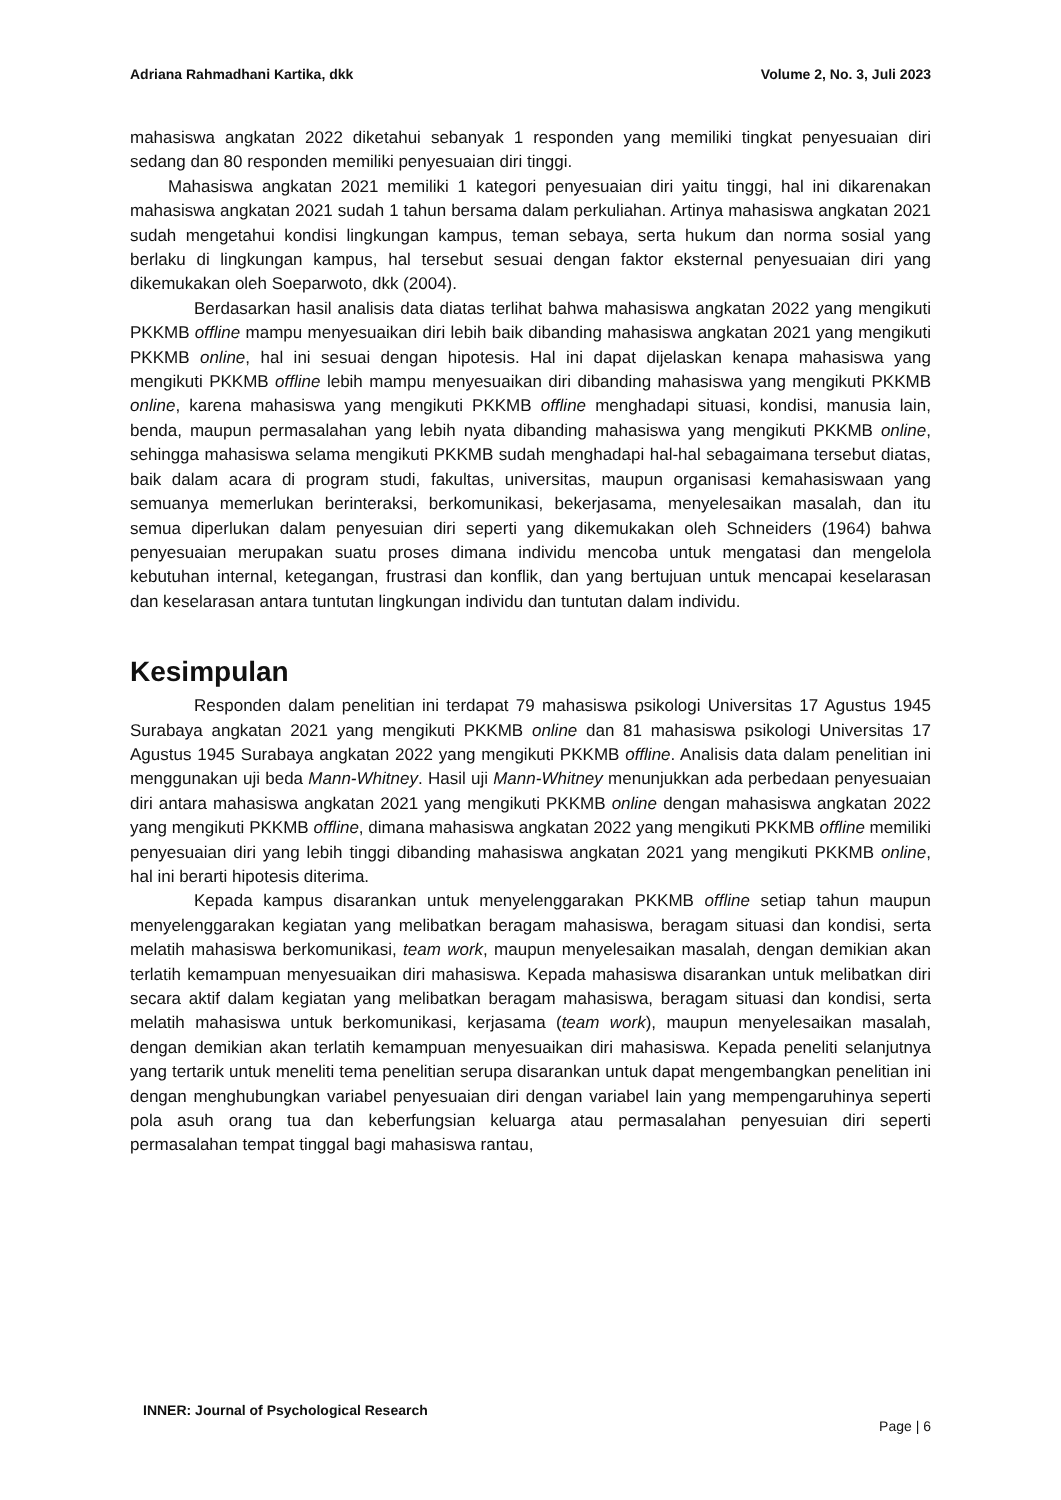Adriana Rahmadhani Kartika, dkk Volume 2, No. 3, Juli 2023
mahasiswa angkatan 2022 diketahui sebanyak 1 responden yang memiliki tingkat penyesuaian diri sedang dan 80 responden memiliki penyesuaian diri tinggi.
Mahasiswa angkatan 2021 memiliki 1 kategori penyesuaian diri yaitu tinggi, hal ini dikarenakan mahasiswa angkatan 2021 sudah 1 tahun bersama dalam perkuliahan. Artinya mahasiswa angkatan 2021 sudah mengetahui kondisi lingkungan kampus, teman sebaya, serta hukum dan norma sosial yang berlaku di lingkungan kampus, hal tersebut sesuai dengan faktor eksternal penyesuaian diri yang dikemukakan oleh Soeparwoto, dkk (2004).
Berdasarkan hasil analisis data diatas terlihat bahwa mahasiswa angkatan 2022 yang mengikuti PKKMB offline mampu menyesuaikan diri lebih baik dibanding mahasiswa angkatan 2021 yang mengikuti PKKMB online, hal ini sesuai dengan hipotesis. Hal ini dapat dijelaskan kenapa mahasiswa yang mengikuti PKKMB offline lebih mampu menyesuaikan diri dibanding mahasiswa yang mengikuti PKKMB online, karena mahasiswa yang mengikuti PKKMB offline menghadapi situasi, kondisi, manusia lain, benda, maupun permasalahan yang lebih nyata dibanding mahasiswa yang mengikuti PKKMB online, sehingga mahasiswa selama mengikuti PKKMB sudah menghadapi hal-hal sebagaimana tersebut diatas, baik dalam acara di program studi, fakultas, universitas, maupun organisasi kemahasiswaan yang semuanya memerlukan berinteraksi, berkomunikasi, bekerjasama, menyelesaikan masalah, dan itu semua diperlukan dalam penyesuian diri seperti yang dikemukakan oleh Schneiders (1964) bahwa penyesuaian merupakan suatu proses dimana individu mencoba untuk mengatasi dan mengelola kebutuhan internal, ketegangan, frustrasi dan konflik, dan yang bertujuan untuk mencapai keselarasan dan keselarasan antara tuntutan lingkungan individu dan tuntutan dalam individu.
Kesimpulan
Responden dalam penelitian ini terdapat 79 mahasiswa psikologi Universitas 17 Agustus 1945 Surabaya angkatan 2021 yang mengikuti PKKMB online dan 81 mahasiswa psikologi Universitas 17 Agustus 1945 Surabaya angkatan 2022 yang mengikuti PKKMB offline. Analisis data dalam penelitian ini menggunakan uji beda Mann-Whitney. Hasil uji Mann-Whitney menunjukkan ada perbedaan penyesuaian diri antara mahasiswa angkatan 2021 yang mengikuti PKKMB online dengan mahasiswa angkatan 2022 yang mengikuti PKKMB offline, dimana mahasiswa angkatan 2022 yang mengikuti PKKMB offline memiliki penyesuaian diri yang lebih tinggi dibanding mahasiswa angkatan 2021 yang mengikuti PKKMB online, hal ini berarti hipotesis diterima.
Kepada kampus disarankan untuk menyelenggarakan PKKMB offline setiap tahun maupun menyelenggarakan kegiatan yang melibatkan beragam mahasiswa, beragam situasi dan kondisi, serta melatih mahasiswa berkomunikasi, team work, maupun menyelesaikan masalah, dengan demikian akan terlatih kemampuan menyesuaikan diri mahasiswa. Kepada mahasiswa disarankan untuk melibatkan diri secara aktif dalam kegiatan yang melibatkan beragam mahasiswa, beragam situasi dan kondisi, serta melatih mahasiswa untuk berkomunikasi, kerjasama (team work), maupun menyelesaikan masalah, dengan demikian akan terlatih kemampuan menyesuaikan diri mahasiswa. Kepada peneliti selanjutnya yang tertarik untuk meneliti tema penelitian serupa disarankan untuk dapat mengembangkan penelitian ini dengan menghubungkan variabel penyesuaian diri dengan variabel lain yang mempengaruhinya seperti pola asuh orang tua dan keberfungsian keluarga atau permasalahan penyesuian diri seperti permasalahan tempat tinggal bagi mahasiswa rantau,
INNER: Journal of Psychological Research Page | 6